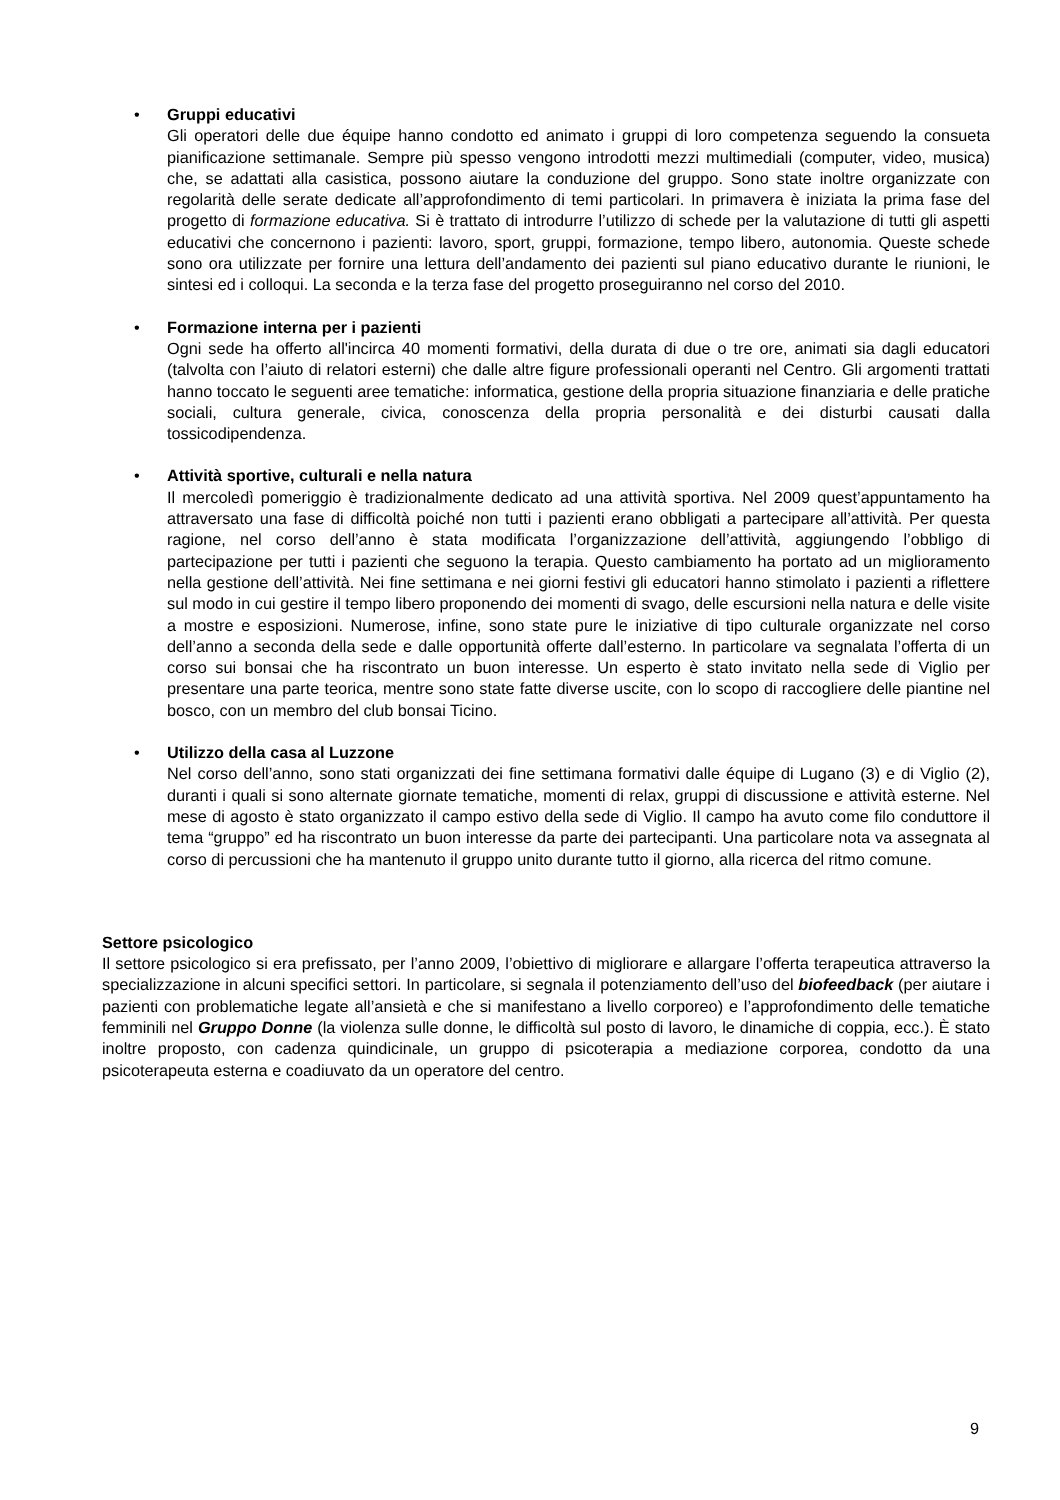• Gruppi educativi
Gli operatori delle due équipe hanno condotto ed animato i gruppi di loro competenza seguendo la consueta pianificazione settimanale. Sempre più spesso vengono introdotti mezzi multimediali (computer, video, musica) che, se adattati alla casistica, possono aiutare la conduzione del gruppo. Sono state inoltre organizzate con regolarità delle serate dedicate all’approfondimento di temi particolari. In primavera è iniziata la prima fase del progetto di formazione educativa. Si è trattato di introdurre l’utilizzo di schede per la valutazione di tutti gli aspetti educativi che concernono i pazienti: lavoro, sport, gruppi, formazione, tempo libero, autonomia. Queste schede sono ora utilizzate per fornire una lettura dell’andamento dei pazienti sul piano educativo durante le riunioni, le sintesi ed i colloqui. La seconda e la terza fase del progetto proseguiranno nel corso del 2010.
• Formazione interna per i pazienti
Ogni sede ha offerto all'incirca 40 momenti formativi, della durata di due o tre ore, animati sia dagli educatori (talvolta con l’aiuto di relatori esterni) che dalle altre figure professionali operanti nel Centro. Gli argomenti trattati hanno toccato le seguenti aree tematiche: informatica, gestione della propria situazione finanziaria e delle pratiche sociali, cultura generale, civica, conoscenza della propria personalità e dei disturbi causati dalla tossicodipendenza.
• Attività sportive, culturali e nella natura
Il mercoledì pomeriggio è tradizionalmente dedicato ad una attività sportiva. Nel 2009 quest’appuntamento ha attraversato una fase di difficoltà poiché non tutti i pazienti erano obbligati a partecipare all’attività. Per questa ragione, nel corso dell’anno è stata modificata l’organizzazione dell’attività, aggiungendo l’obbligo di partecipazione per tutti i pazienti che seguono la terapia. Questo cambiamento ha portato ad un miglioramento nella gestione dell’attività. Nei fine settimana e nei giorni festivi gli educatori hanno stimolato i pazienti a riflettere sul modo in cui gestire il tempo libero proponendo dei momenti di svago, delle escursioni nella natura e delle visite a mostre e esposizioni. Numerose, infine, sono state pure le iniziative di tipo culturale organizzate nel corso dell’anno a seconda della sede e dalle opportunità offerte dall’esterno. In particolare va segnalata l’offerta di un corso sui bonsai che ha riscontrato un buon interesse. Un esperto è stato invitato nella sede di Viglio per presentare una parte teorica, mentre sono state fatte diverse uscite, con lo scopo di raccogliere delle piantine nel bosco, con un membro del club bonsai Ticino.
• Utilizzo della casa al Luzzone
Nel corso dell’anno, sono stati organizzati dei fine settimana formativi dalle équipe di Lugano (3) e di Viglio (2), duranti i quali si sono alternate giornate tematiche, momenti di relax, gruppi di discussione e attività esterne. Nel mese di agosto è stato organizzato il campo estivo della sede di Viglio. Il campo ha avuto come filo conduttore il tema “gruppo” ed ha riscontrato un buon interesse da parte dei partecipanti. Una particolare nota va assegnata al corso di percussioni che ha mantenuto il gruppo unito durante tutto il giorno, alla ricerca del ritmo comune.
Settore psicologico
Il settore psicologico si era prefissato, per l’anno 2009, l’obiettivo di migliorare e allargare l’offerta terapeutica attraverso la specializzazione in alcuni specifici settori. In particolare, si segnala il potenziamento dell’uso del biofeedback (per aiutare i pazienti con problematiche legate all’ansietà e che si manifestano a livello corporeo) e l’approfondimento delle tematiche femminili nel Gruppo Donne (la violenza sulle donne, le difficoltà sul posto di lavoro, le dinamiche di coppia, ecc.). È stato inoltre proposto, con cadenza quindicinale, un gruppo di psicoterapia a mediazione corporea, condotto da una psicoterapeuta esterna e coadiuvato da un operatore del centro.
9